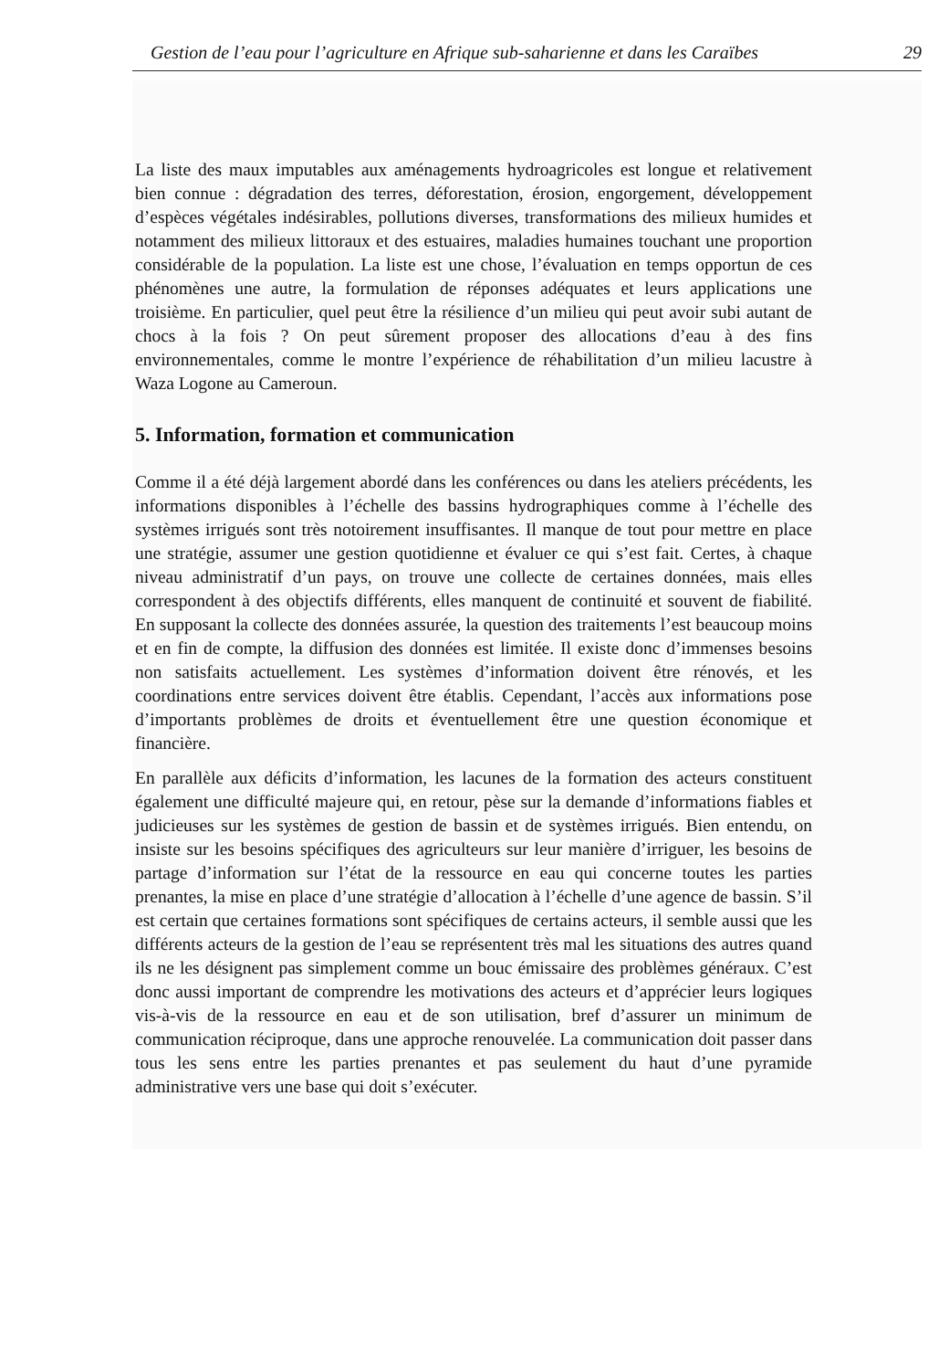Gestion de l’eau pour l’agriculture en Afrique sub-saharienne et dans les Caraïbes 29
La liste des maux imputables aux aménagements hydroagricoles est longue et relativement bien connue : dégradation des terres, déforestation, érosion, engorgement, développement d’espèces végétales indésirables, pollutions diverses, transformations des milieux humides et notamment des milieux littoraux et des estuaires, maladies humaines touchant une proportion considérable de la population. La liste est une chose, l’évaluation en temps opportun de ces phénomènes une autre, la formulation de réponses adéquates et leurs applications une troisième. En particulier, quel peut être la résilience d’un milieu qui peut avoir subi autant de chocs à la fois ? On peut sûrement proposer des allocations d’eau à des fins environnementales, comme le montre l’expérience de réhabilitation d’un milieu lacustre à Waza Logone au Cameroun.
5. Information, formation et communication
Comme il a été déjà largement abordé dans les conférences ou dans les ateliers précédents, les informations disponibles à l’échelle des bassins hydrographiques comme à l’échelle des systèmes irrigués sont très notoirement insuffisantes. Il manque de tout pour mettre en place une stratégie, assumer une gestion quotidienne et évaluer ce qui s’est fait. Certes, à chaque niveau administratif d’un pays, on trouve une collecte de certaines données, mais elles correspondent à des objectifs différents, elles manquent de continuité et souvent de fiabilité. En supposant la collecte des données assurée, la question des traitements l’est beaucoup moins et en fin de compte, la diffusion des données est limitée. Il existe donc d’immenses besoins non satisfaits actuellement. Les systèmes d’information doivent être rénovés, et les coordinations entre services doivent être établis. Cependant, l’accès aux informations pose d’importants problèmes de droits et éventuellement être une question économique et financière.
En parallèle aux déficits d’information, les lacunes de la formation des acteurs constituent également une difficulté majeure qui, en retour, pèse sur la demande d’informations fiables et judicieuses sur les systèmes de gestion de bassin et de systèmes irrigués. Bien entendu, on insiste sur les besoins spécifiques des agriculteurs sur leur manière d’irriguer, les besoins de partage d’information sur l’état de la ressource en eau qui concerne toutes les parties prenantes, la mise en place d’une stratégie d’allocation à l’échelle d’une agence de bassin. S’il est certain que certaines formations sont spécifiques de certains acteurs, il semble aussi que les différents acteurs de la gestion de l’eau se représentent très mal les situations des autres quand ils ne les désignent pas simplement comme un bouc émissaire des problèmes généraux. C’est donc aussi important de comprendre les motivations des acteurs et d’apprécier leurs logiques vis-à-vis de la ressource en eau et de son utilisation, bref d’assurer un minimum de communication réciproque, dans une approche renouvelée. La communication doit passer dans tous les sens entre les parties prenantes et pas seulement du haut d’une pyramide administrative vers une base qui doit s’exécuter.